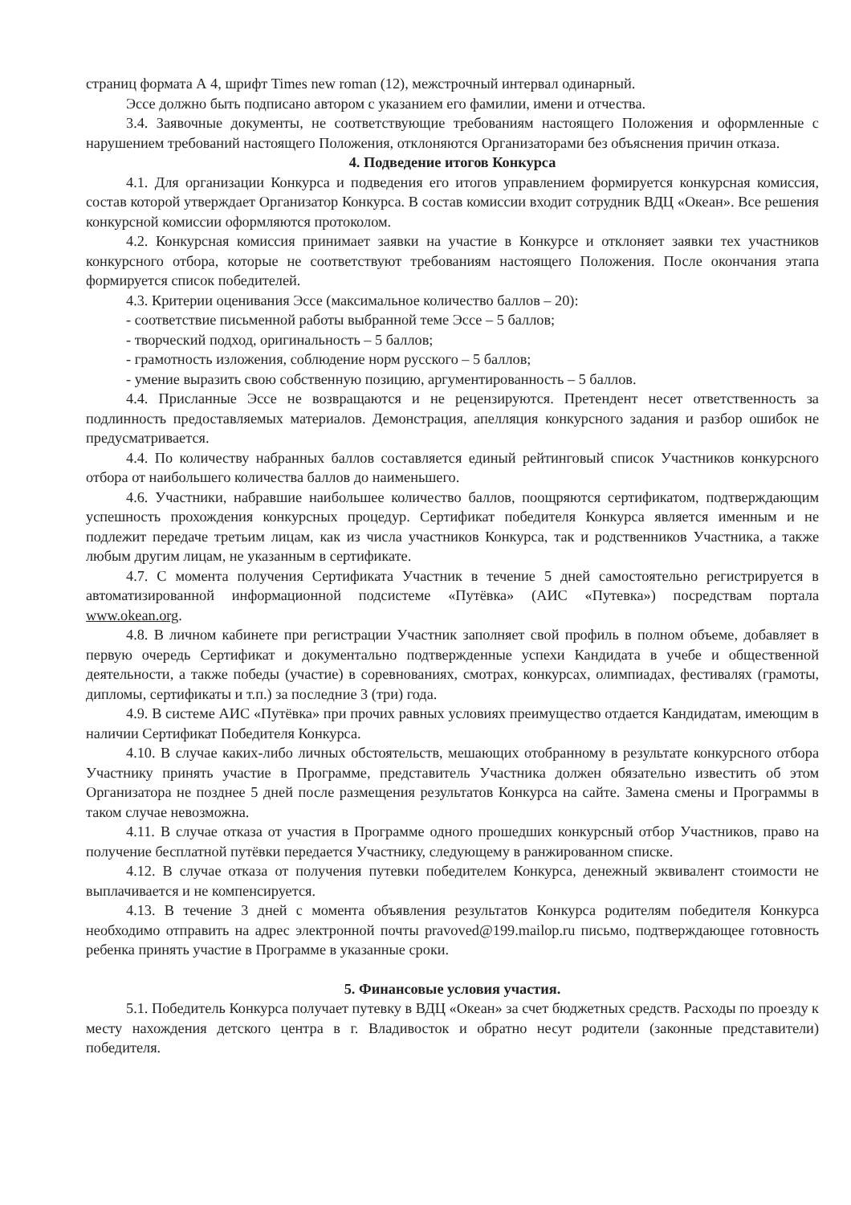страниц формата А 4, шрифт Times new roman (12), межстрочный интервал одинарный.
Эссе должно быть подписано автором с указанием его фамилии, имени и отчества.
3.4. Заявочные документы, не соответствующие требованиям настоящего Положения и оформленные с нарушением требований настоящего Положения, отклоняются Организаторами без объяснения причин отказа.
4. Подведение итогов Конкурса
4.1. Для организации Конкурса и подведения его итогов управлением формируется конкурсная комиссия, состав которой утверждает Организатор Конкурса. В состав комиссии входит сотрудник ВДЦ «Океан». Все решения конкурсной комиссии оформляются протоколом.
4.2. Конкурсная комиссия принимает заявки на участие в Конкурсе и отклоняет заявки тех участников конкурсного отбора, которые не соответствуют требованиям настоящего Положения. После окончания этапа формируется список победителей.
4.3. Критерии оценивания Эссе (максимальное количество баллов – 20):
- соответствие письменной работы выбранной теме Эссе – 5 баллов;
- творческий подход, оригинальность – 5 баллов;
- грамотность изложения, соблюдение норм русского – 5 баллов;
- умение выразить свою собственную позицию, аргументированность – 5 баллов.
4.4. Присланные Эссе не возвращаются и не рецензируются. Претендент несет ответственность за подлинность предоставляемых материалов. Демонстрация, апелляция конкурсного задания и разбор ошибок не предусматривается.
4.4. По количеству набранных баллов составляется единый рейтинговый список Участников конкурсного отбора от наибольшего количества баллов до наименьшего.
4.6. Участники, набравшие наибольшее количество баллов, поощряются сертификатом, подтверждающим успешность прохождения конкурсных процедур. Сертификат победителя Конкурса является именным и не подлежит передаче третьим лицам, как из числа участников Конкурса, так и родственников Участника, а также любым другим лицам, не указанным в сертификате.
4.7. С момента получения Сертификата Участник в течение 5 дней самостоятельно регистрируется в автоматизированной информационной подсистеме «Путёвка» (АИС «Путевка») посредствам портала www.okean.org.
4.8. В личном кабинете при регистрации Участник заполняет свой профиль в полном объеме, добавляет в первую очередь Сертификат и документально подтвержденные успехи Кандидата в учебе и общественной деятельности, а также победы (участие) в соревнованиях, смотрах, конкурсах, олимпиадах, фестивалях (грамоты, дипломы, сертификаты и т.п.) за последние 3 (три) года.
4.9. В системе АИС «Путёвка» при прочих равных условиях преимущество отдается Кандидатам, имеющим в наличии Сертификат Победителя Конкурса.
4.10. В случае каких-либо личных обстоятельств, мешающих отобранному в результате конкурсного отбора Участнику принять участие в Программе, представитель Участника должен обязательно известить об этом Организатора не позднее 5 дней после размещения результатов Конкурса на сайте. Замена смены и Программы в таком случае невозможна.
4.11. В случае отказа от участия в Программе одного прошедших конкурсный отбор Участников, право на получение бесплатной путёвки передается Участнику, следующему в ранжированном списке.
4.12. В случае отказа от получения путевки победителем Конкурса, денежный эквивалент стоимости не выплачивается и не компенсируется.
4.13. В течение 3 дней с момента объявления результатов Конкурса родителям победителя Конкурса необходимо отправить на адрес электронной почты pravoved@199.mailop.ru письмо, подтверждающее готовность ребенка принять участие в Программе в указанные сроки.
5. Финансовые условия участия.
5.1. Победитель Конкурса получает путевку в ВДЦ «Океан» за счет бюджетных средств. Расходы по проезду к месту нахождения детского центра в г. Владивосток и обратно несут родители (законные представители) победителя.